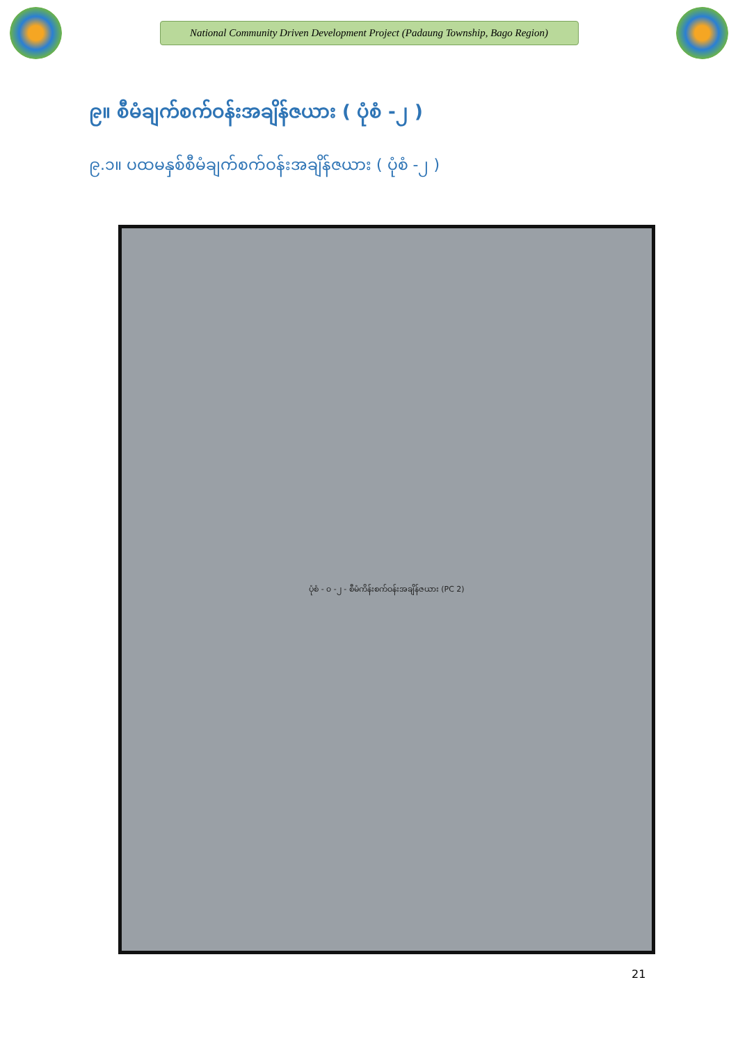National Community Driven Development Project (Padaung Township, Bago Region)
၉။ စီမံချက်စက်ဝန်းအချိန်ဇယား ( ပုံစံ -၂ )
၉.၁။ ပထမနှစ်စီမံချက်စက်ဝန်းအချိန်ဇယား ( ပုံစံ -၂ )
ပုံစံ - ၀ -၂ - စီမံကိန်းစက်ဝန်းအချိန်ဇယား (PC 2)
21